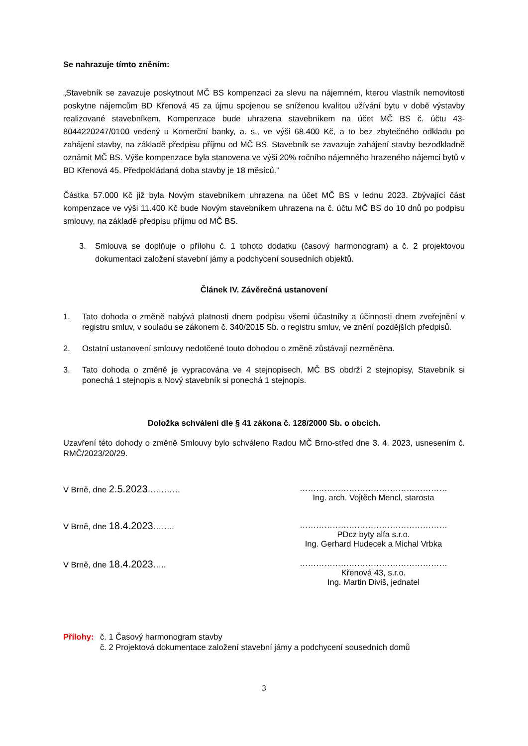Se nahrazuje tímto zněním:
„Stavebník se zavazuje poskytnout MČ BS kompenzaci za slevu na nájemném, kterou vlastník nemovitosti poskytne nájemcům BD Křenová 45 za újmu spojenou se sníženou kvalitou užívání bytu v době výstavby realizované stavebníkem. Kompenzace bude uhrazena stavebníkem na účet MČ BS č. účtu 43-8044220247/0100 vedený u Komerční banky, a. s., ve výši 68.400 Kč, a to bez zbytečného odkladu po zahájení stavby, na základě předpisu příjmu od MČ BS. Stavebník se zavazuje zahájení stavby bezodkladně oznámit MČ BS. Výše kompenzace byla stanovena ve výši 20% ročního nájemného hrazeného nájemci bytů v BD Křenová 45. Předpokládaná doba stavby je 18 měsíců.“
Částka 57.000 Kč již byla Novým stavebníkem uhrazena na účet MČ BS v lednu 2023. Zbývající část kompenzace ve výši 11.400 Kč bude Novým stavebníkem uhrazena na č. účtu MČ BS do 10 dnů po podpisu smlouvy, na základě předpisu příjmu od MČ BS.
3. Smlouva se doplňuje o přílohu č. 1 tohoto dodatku (časový harmonogram) a č. 2 projektovou dokumentaci založení stavební jámy a podchycení sousedních objektů.
Článek IV. Závěrečná ustanovení
1. Tato dohoda o změně nabývá platnosti dnem podpisu všemi účastníky a účinnosti dnem zveřejnění v registru smluv, v souladu se zákonem č. 340/2015 Sb. o registru smluv, ve znění pozdějších předpisů.
2. Ostatní ustanovení smlouvy nedotčené touto dohodou o změně zůstávají nezměněna.
3. Tato dohoda o změně je vypracována ve 4 stejnopisech, MČ BS obdrží 2 stejnopisy, Stavebník si ponechá 1 stejnopis a Nový stavebník si ponechá 1 stejnopis.
Doložka schválení dle § 41 zákona č. 128/2000 Sb. o obcích.
Uzavření této dohody o změně Smlouvy bylo schváleno Radou MČ Brno-střed dne 3. 4. 2023, usnesením č. RMČ/2023/20/29.
V Brně, dne 2.5.2023………… ………………………………………………
Ing. arch. Vojtěch Mencl, starosta
V Brně, dne 18.4.2023…….. ………………………………………………
PDcz byty alfa s.r.o.
Ing. Gerhard Hudecek a Michal Vrbka
V Brně, dne 18.4.2023….. ………………………………………………
Křenová 43, s.r.o.
Ing. Martin Diviš, jednatel
Přílohy: č. 1 Časový harmonogram stavby
č. 2 Projektová dokumentace založení stavební jámy a podchycení sousedních domů
3